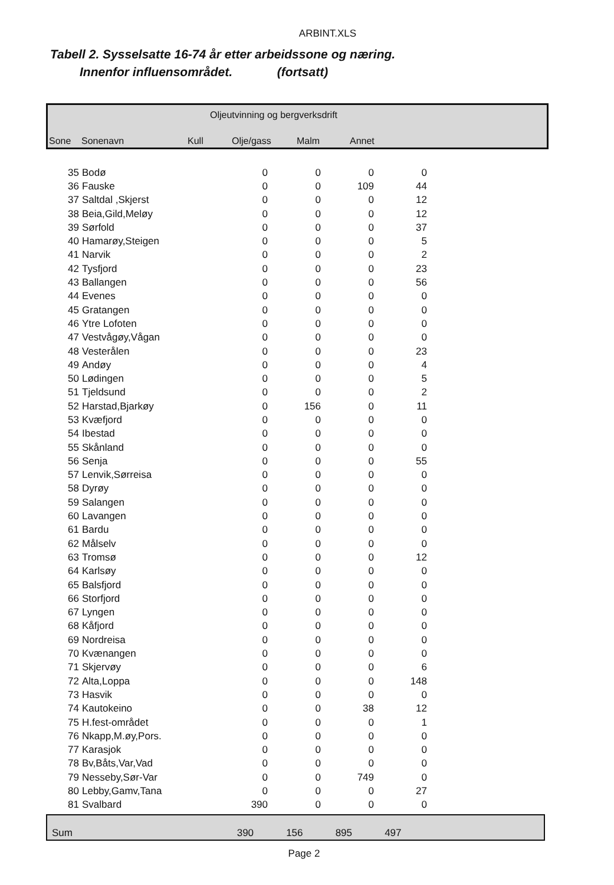ARBINT.XLS
Tabell 2. Sysselsatte 16-74 år etter arbeidssone og næring.
Innenfor influensområdet. (fortsatt)
Oljeutvinning og bergverksdrift
Sone Sonenavn Kull Olje/gass Malm Annet
| 35 | Bodø | 0 | 0 | 0 | 0 |
| 36 | Fauske | 0 | 0 | 109 | 44 |
| 37 | Saltdal ,Skjerst | 0 | 0 | 0 | 12 |
| 38 | Beia,Gild,Meløy | 0 | 0 | 0 | 12 |
| 39 | Sørfold | 0 | 0 | 0 | 37 |
| 40 | Hamarøy,Steigen | 0 | 0 | 0 | 5 |
| 41 | Narvik | 0 | 0 | 0 | 2 |
| 42 | Tysfjord | 0 | 0 | 0 | 23 |
| 43 | Ballangen | 0 | 0 | 0 | 56 |
| 44 | Evenes | 0 | 0 | 0 | 0 |
| 45 | Gratangen | 0 | 0 | 0 | 0 |
| 46 | Ytre Lofoten | 0 | 0 | 0 | 0 |
| 47 | Vestvågøy,Vågan | 0 | 0 | 0 | 0 |
| 48 | Vesterålen | 0 | 0 | 0 | 23 |
| 49 | Andøy | 0 | 0 | 0 | 4 |
| 50 | Lødingen | 0 | 0 | 0 | 5 |
| 51 | Tjeldsund | 0 | 0 | 0 | 2 |
| 52 | Harstad,Bjarkøy | 0 | 156 | 0 | 11 |
| 53 | Kvæfjord | 0 | 0 | 0 | 0 |
| 54 | Ibestad | 0 | 0 | 0 | 0 |
| 55 | Skånland | 0 | 0 | 0 | 0 |
| 56 | Senja | 0 | 0 | 0 | 55 |
| 57 | Lenvik,Sørreisa | 0 | 0 | 0 | 0 |
| 58 | Dyrøy | 0 | 0 | 0 | 0 |
| 59 | Salangen | 0 | 0 | 0 | 0 |
| 60 | Lavangen | 0 | 0 | 0 | 0 |
| 61 | Bardu | 0 | 0 | 0 | 0 |
| 62 | Målselv | 0 | 0 | 0 | 0 |
| 63 | Tromsø | 0 | 0 | 0 | 12 |
| 64 | Karlsøy | 0 | 0 | 0 | 0 |
| 65 | Balsfjord | 0 | 0 | 0 | 0 |
| 66 | Storfjord | 0 | 0 | 0 | 0 |
| 67 | Lyngen | 0 | 0 | 0 | 0 |
| 68 | Kåfjord | 0 | 0 | 0 | 0 |
| 69 | Nordreisa | 0 | 0 | 0 | 0 |
| 70 | Kvænangen | 0 | 0 | 0 | 0 |
| 71 | Skjervøy | 0 | 0 | 0 | 6 |
| 72 | Alta,Loppa | 0 | 0 | 0 | 148 |
| 73 | Hasvik | 0 | 0 | 0 | 0 |
| 74 | Kautokeino | 0 | 0 | 38 | 12 |
| 75 | H.fest-området | 0 | 0 | 0 | 1 |
| 76 | Nkapp,M.øy,Pors. | 0 | 0 | 0 | 0 |
| 77 | Karasjok | 0 | 0 | 0 | 0 |
| 78 | Bv,Båts,Var,Vad | 0 | 0 | 0 | 0 |
| 79 | Nesseby,Sør-Var | 0 | 0 | 749 | 0 |
| 80 | Lebby,Gamv,Tana | 0 | 0 | 0 | 27 |
| 81 | Svalbard | 390 | 0 | 0 | 0 |
| Sum | 390 | 156 | 895 | 497 | |
Page 2